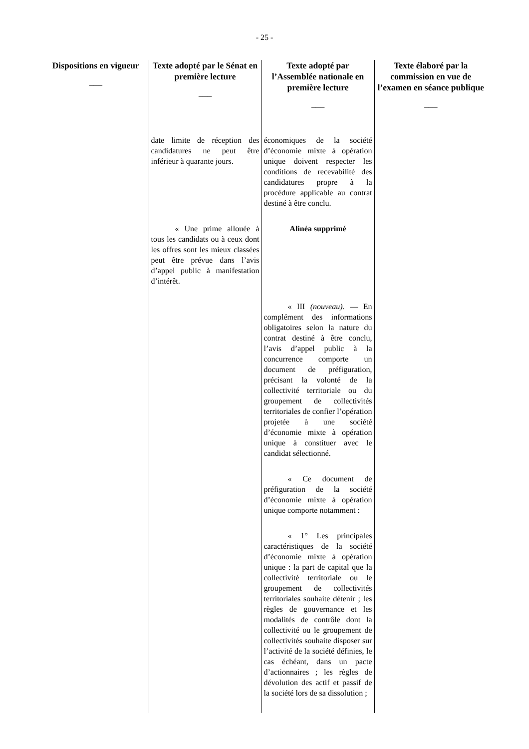- 25 -
| Dispositions en vigueur ___ | Texte adopté par le Sénat en première lecture ___ | Texte adopté par l’Assemblée nationale en première lecture ___ | Texte élaboré par la commission en vue de l’examen en séance publique ___ |
| --- | --- | --- | --- |
| | date limite de réception des candidatures ne peut être inférieur à quarante jours. | économiques de la société d’économie mixte à opération unique doivent respecter les conditions de recevabilité des candidatures propre à la procédure applicable au contrat destiné à être conclu. | |
| | « Une prime allouée à tous les candidats ou à ceux dont les offres sont les mieux classées peut être prévue dans l’avis d’appel public à manifestation d’intérêt. | Alinéa supprimé | |
| | | « III (nouveau). — En complément des informations obligatoires selon la nature du contrat destiné à être conclu, l’avis d’appel public à la concurrence comporte un document de préfiguration, précisant la volonté de la collectivité territoriale ou du groupement de collectivités territoriales de confier l’opération projetée à une société d’économie mixte à opération unique à constituer avec le candidat sélectionné. | |
| | | « Ce document de préfiguration de la société d’économie mixte à opération unique comporte notamment : | |
| | | « 1° Les principales caractéristiques de la société d’économie mixte à opération unique : la part de capital que la collectivité territoriale ou le groupement de collectivités territoriales souhaite détenir ; les règles de gouvernance et les modalités de contrôle dont la collectivité ou le groupement de collectivités souhaite disposer sur l’activité de la société définies, le cas échéant, dans un pacte d’actionnaires ; les règles de dévolution des actif et passif de la société lors de sa dissolution ; | |